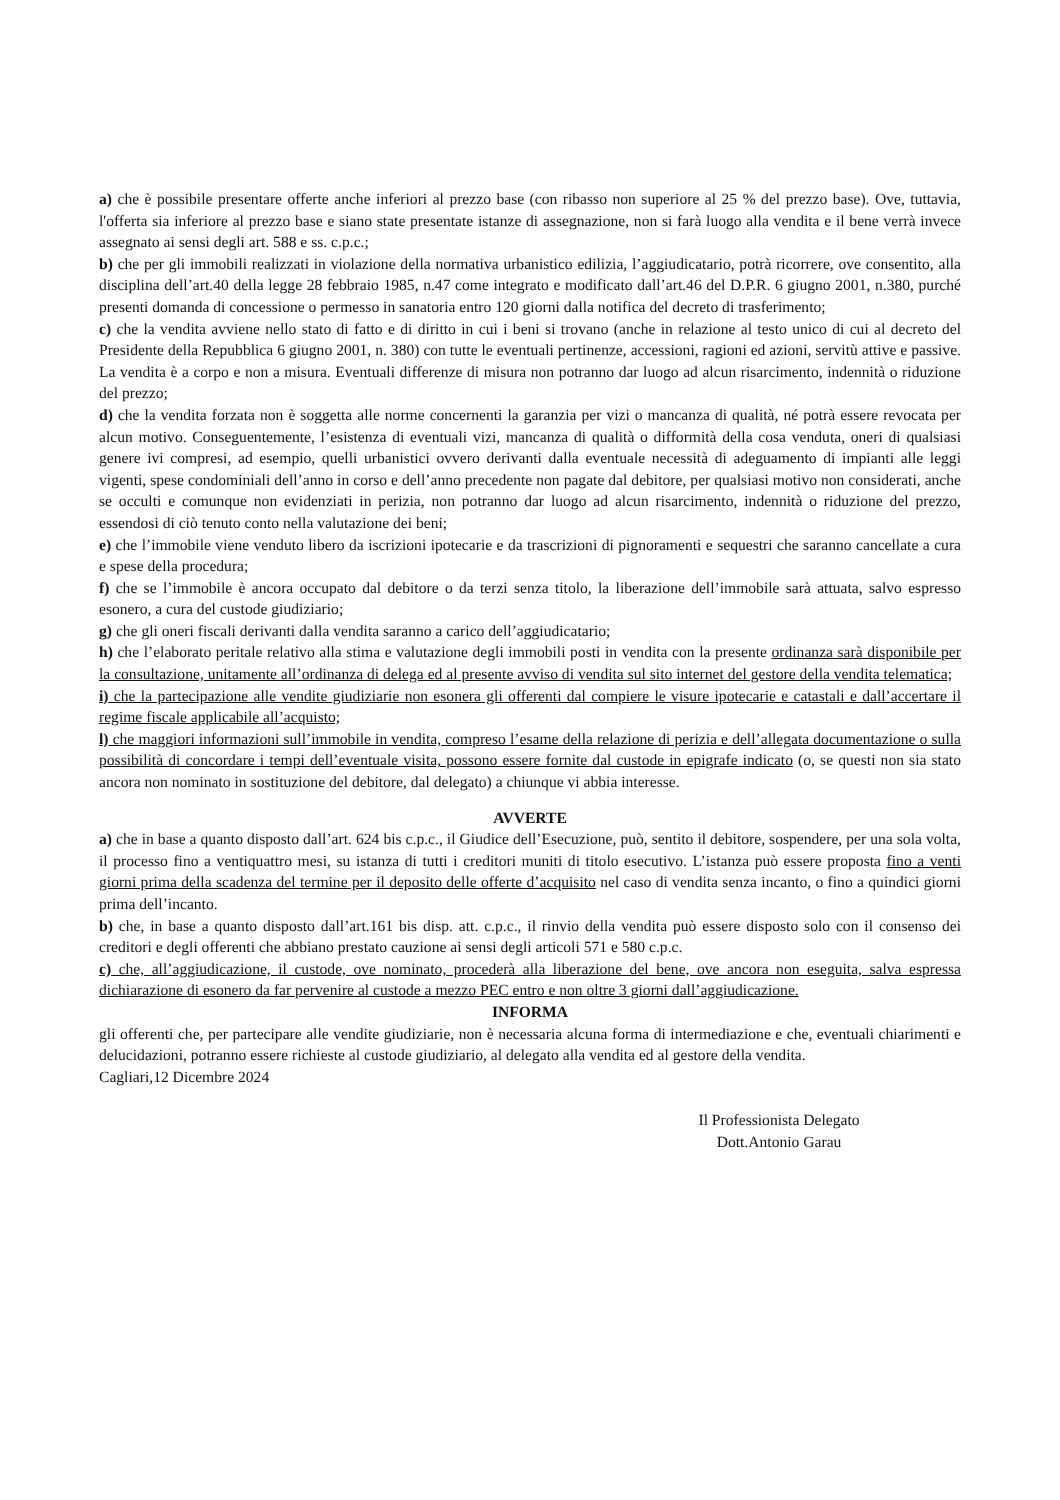a) che è possibile presentare offerte anche inferiori al prezzo base (con ribasso non superiore al 25 % del prezzo base). Ove, tuttavia, l'offerta sia inferiore al prezzo base e siano state presentate istanze di assegnazione, non si farà luogo alla vendita e il bene verrà invece assegnato ai sensi degli art. 588 e ss. c.p.c.;
b) che per gli immobili realizzati in violazione della normativa urbanistico edilizia, l’aggiudicatario, potrà ricorrere, ove consentito, alla disciplina dell’art.40 della legge 28 febbraio 1985, n.47 come integrato e modificato dall’art.46 del D.P.R. 6 giugno 2001, n.380, purché presenti domanda di concessione o permesso in sanatoria entro 120 giorni dalla notifica del decreto di trasferimento;
c) che la vendita avviene nello stato di fatto e di diritto in cui i beni si trovano (anche in relazione al testo unico di cui al decreto del Presidente della Repubblica 6 giugno 2001, n. 380) con tutte le eventuali pertinenze, accessioni, ragioni ed azioni, servitù attive e passive. La vendita è a corpo e non a misura. Eventuali differenze di misura non potranno dar luogo ad alcun risarcimento, indennità o riduzione del prezzo;
d) che la vendita forzata non è soggetta alle norme concernenti la garanzia per vizi o mancanza di qualità, né potrà essere revocata per alcun motivo. Conseguentemente, l’esistenza di eventuali vizi, mancanza di qualità o difformità della cosa venduta, oneri di qualsiasi genere ivi compresi, ad esempio, quelli urbanistici ovvero derivanti dalla eventuale necessità di adeguamento di impianti alle leggi vigenti, spese condominiali dell’anno in corso e dell’anno precedente non pagate dal debitore, per qualsiasi motivo non considerati, anche se occulti e comunque non evidenziati in perizia, non potranno dar luogo ad alcun risarcimento, indennità o riduzione del prezzo, essendosi di ciò tenuto conto nella valutazione dei beni;
e) che l’immobile viene venduto libero da iscrizioni ipotecarie e da trascrizioni di pignoramenti e sequestri che saranno cancellate a cura e spese della procedura;
f) che se l’immobile è ancora occupato dal debitore o da terzi senza titolo, la liberazione dell’immobile sarà attuata, salvo espresso esonero, a cura del custode giudiziario;
g) che gli oneri fiscali derivanti dalla vendita saranno a carico dell’aggiudicatario;
h) che l’elaborato peritale relativo alla stima e valutazione degli immobili posti in vendita con la presente ordinanza sarà disponibile per la consultazione, unitamente all’ordinanza di delega ed al presente avviso di vendita sul sito internet del gestore della vendita telematica;
i) che la partecipazione alle vendite giudiziarie non esonera gli offerenti dal compiere le visure ipotecarie e catastali e dall’accertare il regime fiscale applicabile all’acquisto;
l) che maggiori informazioni sull’immobile in vendita, compreso l’esame della relazione di perizia e dell’allegata documentazione o sulla possibilità di concordare i tempi dell’eventuale visita, possono essere fornite dal custode in epigrafe indicato (o, se questi non sia stato ancora non nominato in sostituzione del debitore, dal delegato) a chiunque vi abbia interesse.
AVVERTE
a) che in base a quanto disposto dall’art. 624 bis c.p.c., il Giudice dell’Esecuzione, può, sentito il debitore, sospendere, per una sola volta, il processo fino a ventiquattro mesi, su istanza di tutti i creditori muniti di titolo esecutivo. L’istanza può essere proposta fino a venti giorni prima della scadenza del termine per il deposito delle offerte d’acquisito nel caso di vendita senza incanto, o fino a quindici giorni prima dell’incanto.
b) che, in base a quanto disposto dall’art.161 bis disp. att. c.p.c., il rinvio della vendita può essere disposto solo con il consenso dei creditori e degli offerenti che abbiano prestato cauzione ai sensi degli articoli 571 e 580 c.p.c.
c) che, all’aggiudicazione, il custode, ove nominato, procederà alla liberazione del bene, ove ancora non eseguita, salva espressa dichiarazione di esonero da far pervenire al custode a mezzo PEC entro e non oltre 3 giorni dall’aggiudicazione.
INFORMA
gli offerenti che, per partecipare alle vendite giudiziarie, non è necessaria alcuna forma di intermediazione e che, eventuali chiarimenti e delucidazioni, potranno essere richieste al custode giudiziario, al delegato alla vendita ed al gestore della vendita.
Cagliari,12 Dicembre 2024
Il Professionista Delegato
Dott.Antonio Garau